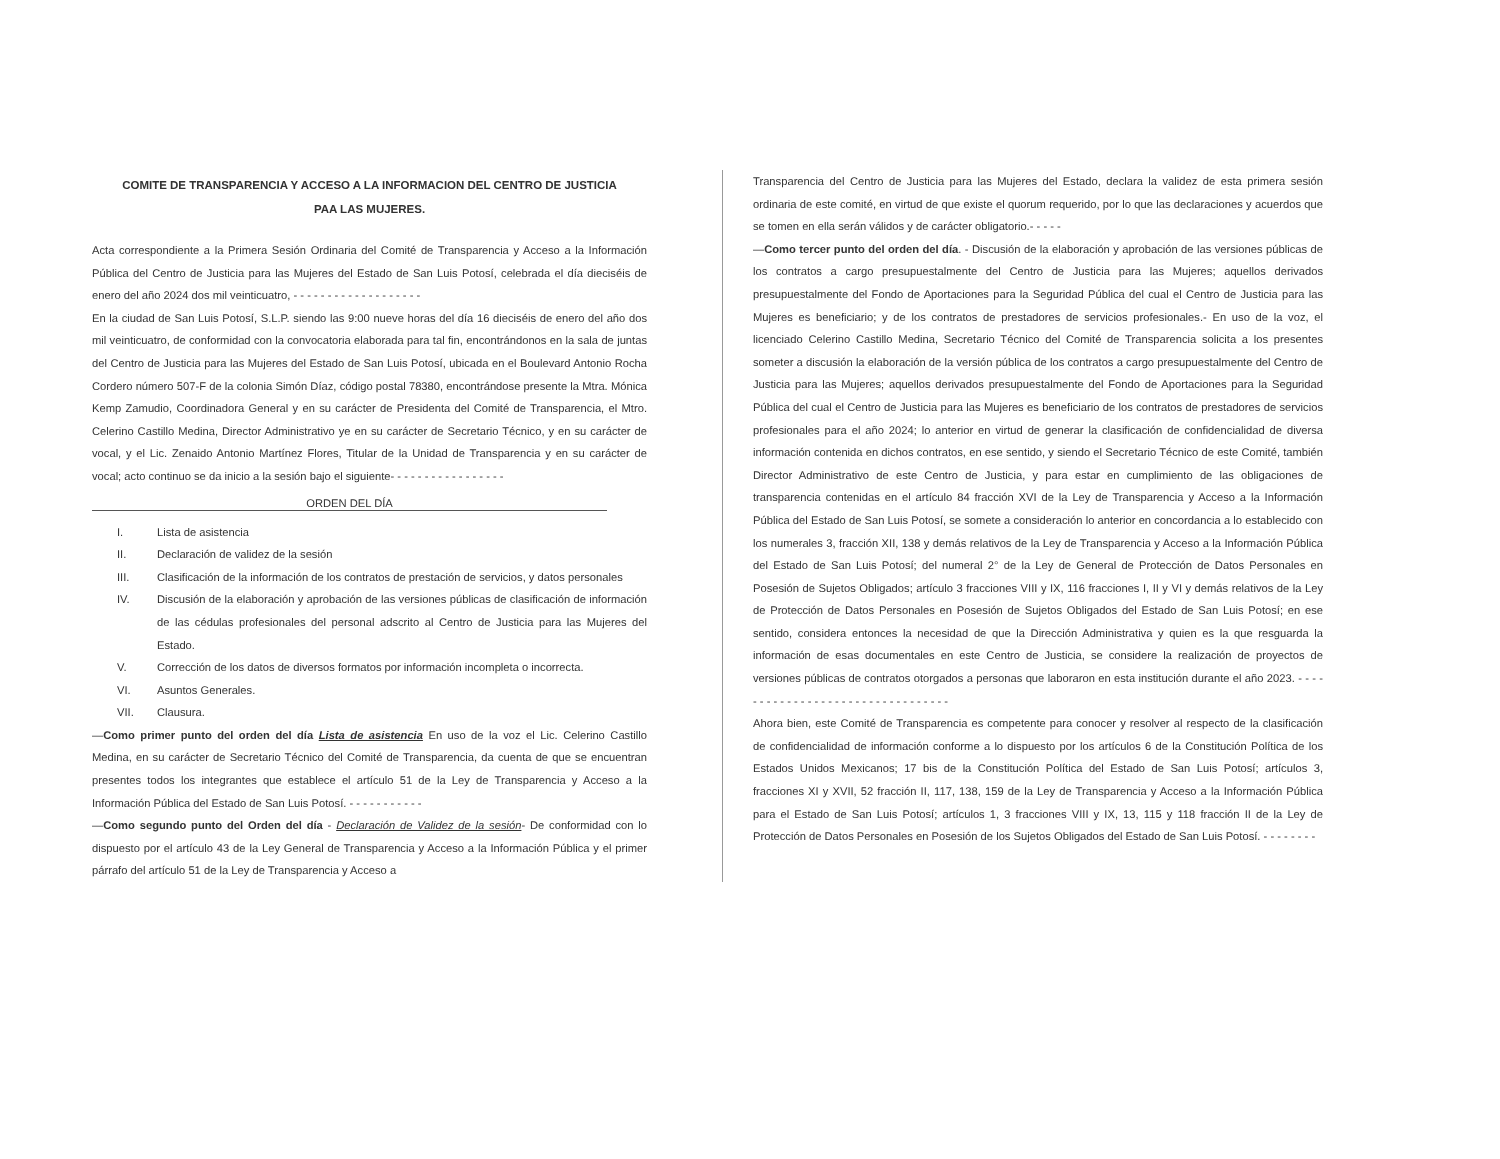COMITE DE TRANSPARENCIA Y ACCESO A LA INFORMACION DEL CENTRO DE JUSTICIA PAA LAS MUJERES.
Acta correspondiente a la Primera Sesión Ordinaria del Comité de Transparencia y Acceso a la Información Pública del Centro de Justicia para las Mujeres del Estado de San Luis Potosí, celebrada el día dieciséis de enero del año 2024 dos mil veinticuatro, - - - - - - - - - - - - - - - - - - -
En la ciudad de San Luis Potosí, S.L.P. siendo las 9:00 nueve horas del día 16 dieciséis de enero del año dos mil veinticuatro, de conformidad con la convocatoria elaborada para tal fin, encontrándonos en la sala de juntas del Centro de Justicia para las Mujeres del Estado de San Luis Potosí, ubicada en el Boulevard Antonio Rocha Cordero número 507-F de la colonia Simón Díaz, código postal 78380, encontrándose presente la Mtra. Mónica Kemp Zamudio, Coordinadora General y en su carácter de Presidenta del Comité de Transparencia, el Mtro. Celerino Castillo Medina, Director Administrativo ye en su carácter de Secretario Técnico, y en su carácter de vocal, y el Lic. Zenaido Antonio Martínez Flores, Titular de la Unidad de Transparencia y en su carácter de vocal; acto continuo se da inicio a la sesión bajo el siguiente- - - - - - - - - - - - - - - - -
ORDEN DEL DÍA
I. Lista de asistencia
II. Declaración de validez de la sesión
III. Clasificación de la información de los contratos de prestación de servicios, y datos personales
IV. Discusión de la elaboración y aprobación de las versiones públicas de clasificación de información de las cédulas profesionales del personal adscrito al Centro de Justicia para las Mujeres del Estado.
V. Corrección de los datos de diversos formatos por información incompleta o incorrecta.
VI. Asuntos Generales.
VII. Clausura.
—Como primer punto del orden del día Lista de asistencia En uso de la voz el Lic. Celerino Castillo Medina, en su carácter de Secretario Técnico del Comité de Transparencia, da cuenta de que se encuentran presentes todos los integrantes que establece el artículo 51 de la Ley de Transparencia y Acceso a la Información Pública del Estado de San Luis Potosí. - - - - - - - - - - -
—Como segundo punto del Orden del día - Declaración de Validez de la sesión- De conformidad con lo dispuesto por el artículo 43 de la Ley General de Transparencia y Acceso a la Información Pública y el primer párrafo del artículo 51 de la Ley de Transparencia y Acceso a
Transparencia del Centro de Justicia para las Mujeres del Estado, declara la validez de esta primera sesión ordinaria de este comité, en virtud de que existe el quorum requerido, por lo que las declaraciones y acuerdos que se tomen en ella serán válidos y de carácter obligatorio.- - - - -
—Como tercer punto del orden del día. - Discusión de la elaboración y aprobación de las versiones públicas de los contratos a cargo presupuestalmente del Centro de Justicia para las Mujeres; aquellos derivados presupuestalmente del Fondo de Aportaciones para la Seguridad Pública del cual el Centro de Justicia para las Mujeres es beneficiario; y de los contratos de prestadores de servicios profesionales.- En uso de la voz, el licenciado Celerino Castillo Medina, Secretario Técnico del Comité de Transparencia solicita a los presentes someter a discusión la elaboración de la versión pública de los contratos a cargo presupuestalmente del Centro de Justicia para las Mujeres; aquellos derivados presupuestalmente del Fondo de Aportaciones para la Seguridad Pública del cual el Centro de Justicia para las Mujeres es beneficiario de los contratos de prestadores de servicios profesionales para el año 2024; lo anterior en virtud de generar la clasificación de confidencialidad de diversa información contenida en dichos contratos, en ese sentido, y siendo el Secretario Técnico de este Comité, también Director Administrativo de este Centro de Justicia, y para estar en cumplimiento de las obligaciones de transparencia contenidas en el artículo 84 fracción XVI de la Ley de Transparencia y Acceso a la Información Pública del Estado de San Luis Potosí, se somete a consideración lo anterior en concordancia a lo establecido con los numerales 3, fracción XII, 138 y demás relativos de la Ley de Transparencia y Acceso a la Información Pública del Estado de San Luis Potosí; del numeral 2° de la Ley de General de Protección de Datos Personales en Posesión de Sujetos Obligados; artículo 3 fracciones VIII y IX, 116 fracciones I, II y VI y demás relativos de la Ley de Protección de Datos Personales en Posesión de Sujetos Obligados del Estado de San Luis Potosí; en ese sentido, considera entonces la necesidad de que la Dirección Administrativa y quien es la que resguarda la información de esas documentales en este Centro de Justicia, se considere la realización de proyectos de versiones públicas de contratos otorgados a personas que laboraron en esta institución durante el año 2023. - - - - - - - - - - - - - - - - - - - - - - - - - - - - - - - - -
Ahora bien, este Comité de Transparencia es competente para conocer y resolver al respecto de la clasificación de confidencialidad de información conforme a lo dispuesto por los artículos 6 de la Constitución Política de los Estados Unidos Mexicanos; 17 bis de la Constitución Política del Estado de San Luis Potosí; artículos 3, fracciones XI y XVII, 52 fracción II, 117, 138, 159 de la Ley de Transparencia y Acceso a la Información Pública para el Estado de San Luis Potosí; artículos 1, 3 fracciones VIII y IX, 13, 115 y 118 fracción II de la Ley de Protección de Datos Personales en Posesión de los Sujetos Obligados del Estado de San Luis Potosí. - - - - - - - -